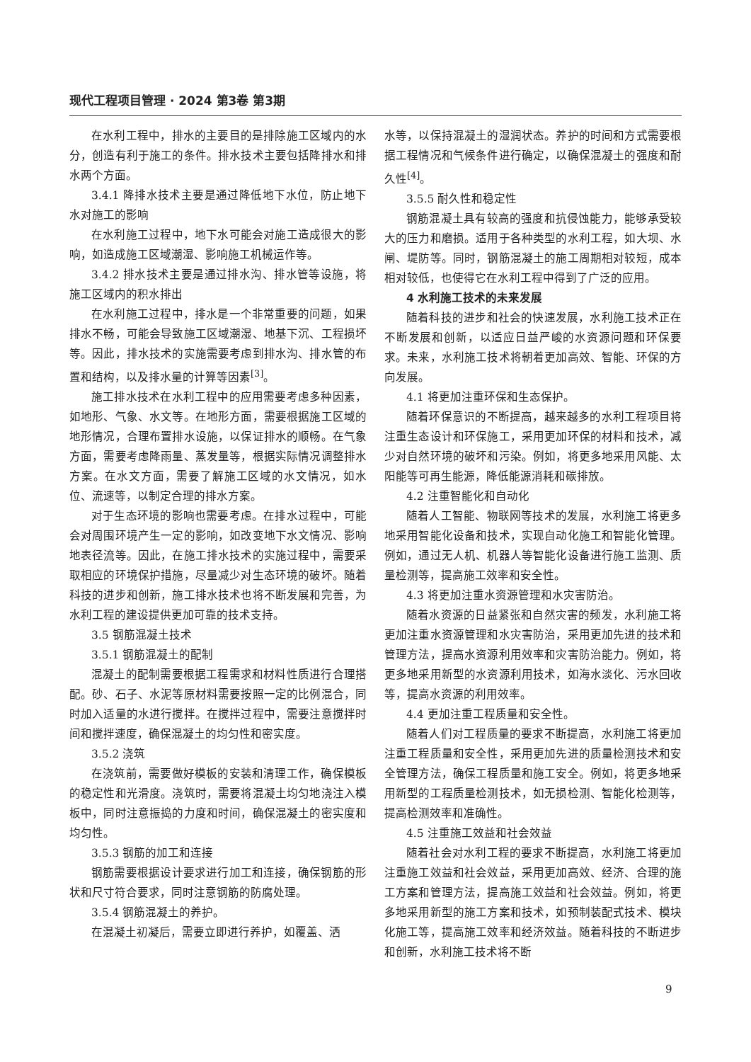现代工程项目管理 · 2024 第3卷 第3期
在水利工程中，排水的主要目的是排除施工区域内的水分，创造有利于施工的条件。排水技术主要包括降排水和排水两个方面。
3.4.1 降排水技术主要是通过降低地下水位，防止地下水对施工的影响
在水利施工过程中，地下水可能会对施工造成很大的影响，如造成施工区域潮湿、影响施工机械运作等。
3.4.2 排水技术主要是通过排水沟、排水管等设施，将施工区域内的积水排出
在水利施工过程中，排水是一个非常重要的问题，如果排水不畅，可能会导致施工区域潮湿、地基下沉、工程损坏等。因此，排水技术的实施需要考虑到排水沟、排水管的布置和结构，以及排水量的计算等因素<sup>[3]</sup>。
施工排水技术在水利工程中的应用需要考虑多种因素，如地形、气象、水文等。在地形方面，需要根据施工区域的地形情况，合理布置排水设施，以保证排水的顺畅。在气象方面，需要考虑降雨量、蒸发量等，根据实际情况调整排水方案。在水文方面，需要了解施工区域的水文情况，如水位、流速等，以制定合理的排水方案。
对于生态环境的影响也需要考虑。在排水过程中，可能会对周围环境产生一定的影响，如改变地下水文情况、影响地表径流等。因此，在施工排水技术的实施过程中，需要采取相应的环境保护措施，尽量减少对生态环境的破坏。随着科技的进步和创新，施工排水技术也将不断发展和完善，为水利工程的建设提供更加可靠的技术支持。
3.5 钢筋混凝土技术
3.5.1 钢筋混凝土的配制
混凝土的配制需要根据工程需求和材料性质进行合理搭配。砂、石子、水泥等原材料需要按照一定的比例混合，同时加入适量的水进行搅拌。在搅拌过程中，需要注意搅拌时间和搅拌速度，确保混凝土的均匀性和密实度。
3.5.2 浇筑
在浇筑前，需要做好模板的安装和清理工作，确保模板的稳定性和光滑度。浇筑时，需要将混凝土均匀地浇注入模板中，同时注意振捣的力度和时间，确保混凝土的密实度和均匀性。
3.5.3 钢筋的加工和连接
钢筋需要根据设计要求进行加工和连接，确保钢筋的形状和尺寸符合要求，同时注意钢筋的防腐处理。
3.5.4 钢筋混凝土的养护。
在混凝土初凝后，需要立即进行养护，如覆盖、洒
水等，以保持混凝土的湿润状态。养护的时间和方式需要根据工程情况和气候条件进行确定，以确保混凝土的强度和耐久性<sup>[4]</sup>。
3.5.5 耐久性和稳定性
钢筋混凝土具有较高的强度和抗侵蚀能力，能够承受较大的压力和磨损。适用于各种类型的水利工程，如大坝、水闸、堤防等。同时，钢筋混凝土的施工周期相对较短，成本相对较低，也使得它在水利工程中得到了广泛的应用。
4 水利施工技术的未来发展
随着科技的进步和社会的快速发展，水利施工技术正在不断发展和创新，以适应日益严峻的水资源问题和环保要求。未来，水利施工技术将朝着更加高效、智能、环保的方向发展。
4.1 将更加注重环保和生态保护。
随着环保意识的不断提高，越来越多的水利工程项目将注重生态设计和环保施工，采用更加环保的材料和技术，减少对自然环境的破坏和污染。例如，将更多地采用风能、太阳能等可再生能源，降低能源消耗和碳排放。
4.2 注重智能化和自动化
随着人工智能、物联网等技术的发展，水利施工将更多地采用智能化设备和技术，实现自动化施工和智能化管理。例如，通过无人机、机器人等智能化设备进行施工监测、质量检测等，提高施工效率和安全性。
4.3 将更加注重水资源管理和水灾害防治。
随着水资源的日益紧张和自然灾害的频发，水利施工将更加注重水资源管理和水灾害防治，采用更加先进的技术和管理方法，提高水资源利用效率和灾害防治能力。例如，将更多地采用新型的水资源利用技术，如海水淡化、污水回收等，提高水资源的利用效率。
4.4 更加注重工程质量和安全性。
随着人们对工程质量的要求不断提高，水利施工将更加注重工程质量和安全性，采用更加先进的质量检测技术和安全管理方法，确保工程质量和施工安全。例如，将更多地采用新型的工程质量检测技术，如无损检测、智能化检测等，提高检测效率和准确性。
4.5 注重施工效益和社会效益
随着社会对水利工程的要求不断提高，水利施工将更加注重施工效益和社会效益，采用更加高效、经济、合理的施工方案和管理方法，提高施工效益和社会效益。例如，将更多地采用新型的施工方案和技术，如预制装配式技术、模块化施工等，提高施工效率和经济效益。随着科技的不断进步和创新，水利施工技术将不断
9